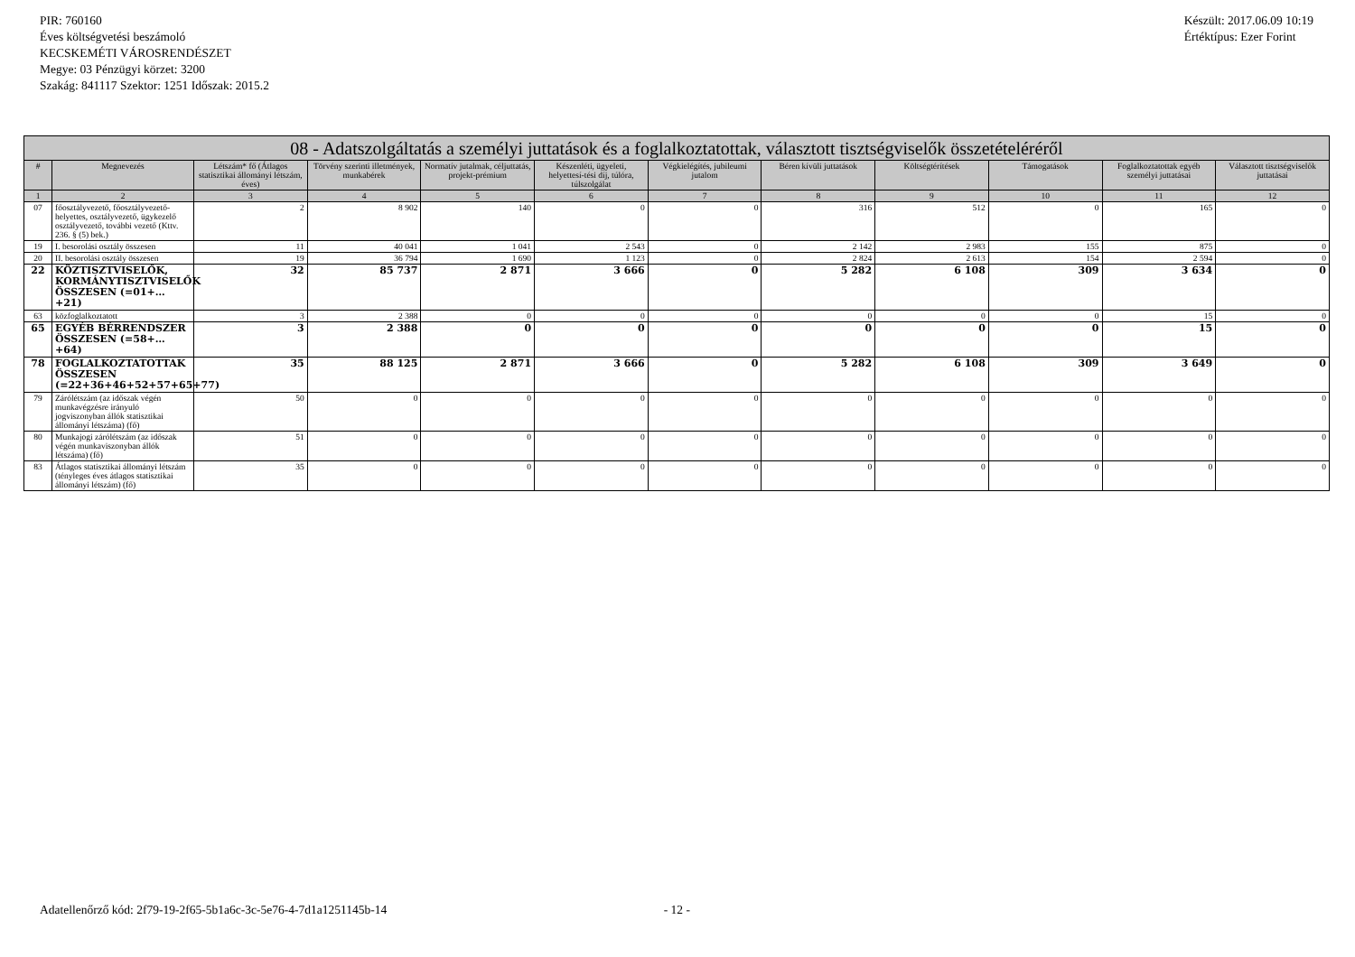PIR: 760160
Éves költségvetési beszámoló
KECSKEMÉTI VÁROSRENDÉSZET
Megye: 03 Pénzügyi körzet: 3200
Szakág: 841117 Szektor: 1251 Időszak: 2015.2
Készült: 2017.06.09 10:19
Értéktípus: Ezer Forint
| 08 - Adatszolgáltatás a személyi juttatások és a foglalkoztatottak, választott tisztségviselők összetételéréről | | | | | | | | | | | |
| --- | --- | --- | --- | --- | --- | --- | --- | --- | --- | --- | --- |
| # | Megnevezés | Létszám* fő (Átlagos statisztikai állományi létszám, éves) | Törvény szerinti illetmények, munkabérek | Normatív jutalmak, céljuttatás, projekt-prémium | Készenléti, ügyeleti, helyettesí-tési díj, túlóra, túlszolgálat | Végkielégítés, jubileumi jutalom | Béren kívüli juttatások | Költségtérítések | Támogatások | Foglalkoztatottak egyéb személyi juttatásai | Választott tisztségviselők juttatásai |
| 1 | 2 | 3 | 4 | 5 | 6 | 7 | 8 | 9 | 10 | 11 | 12 |
| 07 | főosztályvezető, főosztályvezető-helyettes, osztályvezető, ügykezelő osztályvezető, további vezető (Kttv. 236. § (5) bek.) | 2 | 8 902 | 140 | 0 | 0 | 316 | 512 | 0 | 165 | 0 |
| 19 | I. besorolási osztály összesen | 11 | 40 041 | 1 041 | 2 543 | 0 | 2 142 | 2 983 | 155 | 875 | 0 |
| 20 | II. besorolási osztály összesen | 19 | 36 794 | 1 690 | 1 123 | 0 | 2 824 | 2 613 | 154 | 2 594 | 0 |
| 22 | KÖZTISZTVISELŐK, KORMÁNYTISZTVISELŐK ÖSSZESEN (=01+…+21) | 32 | 85 737 | 2 871 | 3 666 | 0 | 5 282 | 6 108 | 309 | 3 634 | 0 |
| 63 | közfoglalkoztatott | 3 | 2 388 | 0 | 0 | 0 | 0 | 0 | 0 | 15 | 0 |
| 65 | EGYÉB BÉRRENDSZER ÖSSZESEN (=58+…+64) | 3 | 2 388 | 0 | 0 | 0 | 0 | 0 | 0 | 15 | 0 |
| 78 | FOGLALKOZTATOTTAK ÖSSZESEN (=22+36+46+52+57+65+77) | 35 | 88 125 | 2 871 | 3 666 | 0 | 5 282 | 6 108 | 309 | 3 649 | 0 |
| 79 | Zárólétszám (az időszak végén munkavégzésre irányuló jogviszonyban állók statisztikai állományi létszáma) (fő) | 50 | 0 | 0 | 0 | 0 | 0 | 0 | 0 | 0 | 0 |
| 80 | Munkajogi zárólétszám (az időszak végén munkaviszonyban állók létszáma) (fő) | 51 | 0 | 0 | 0 | 0 | 0 | 0 | 0 | 0 | 0 |
| 83 | Átlagos statisztikai állományi létszám (tényleges éves átlagos statisztikai állományi létszám) (fő) | 35 | 0 | 0 | 0 | 0 | 0 | 0 | 0 | 0 | 0 |
Adatellenőrző kód: 2f79-19-2f65-5b1a6c-3c-5e76-4-7d1a1251145b-14 - 12 -